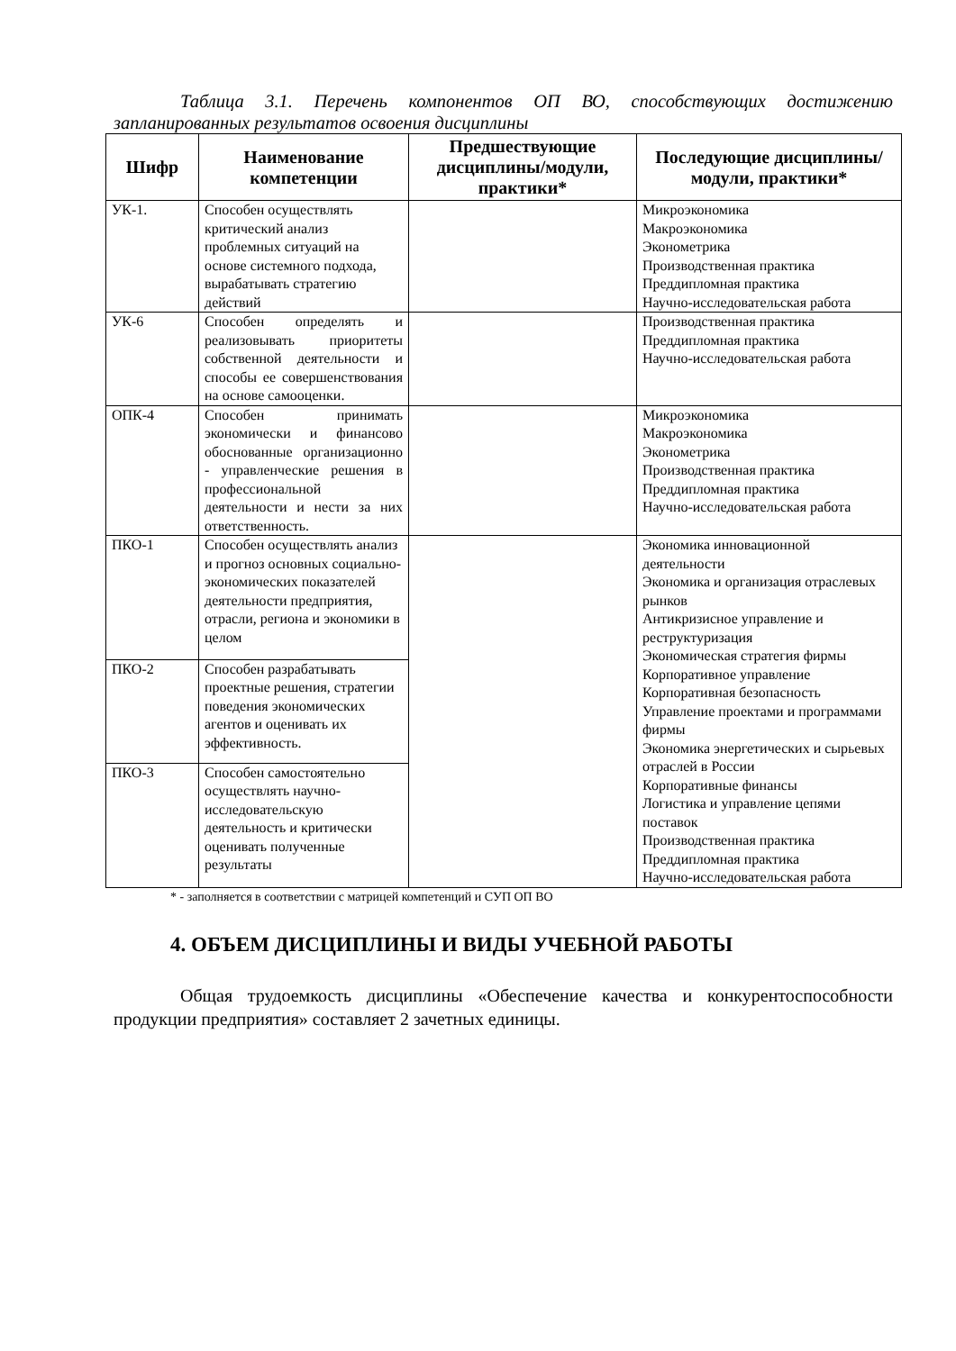Таблица 3.1. Перечень компонентов ОП ВО, способствующих достижению запланированных результатов освоения дисциплины
| Шифр | Наименование компетенции | Предшествующие дисциплины/модули, практики* | Последующие дисциплины/модули, практики* |
| --- | --- | --- | --- |
| УК-1. | Способен осуществлять критический анализ проблемных ситуаций на основе системного подхода, вырабатывать стратегию действий | | Микроэкономика Макроэкономика Эконометрика Производственная практика Преддипломная практика Научно-исследовательская работа |
| УК-6 | Способен определять и реализовывать приоритеты собственной деятельности и способы ее совершенствования на основе самооценки. | | Производственная практика Преддипломная практика Научно-исследовательская работа |
| ОПК-4 | Способен принимать экономически и финансово обоснованные организационно - управленческие решения в профессиональной деятельности и нести за них ответственность. | | Микроэкономика Макроэкономика Эконометрика Производственная практика Преддипломная практика Научно-исследовательская работа |
| ПКО-1 | Способен осуществлять анализ и прогноз основных социально-экономических показателей деятельности предприятия, отрасли, региона и экономики в целом | | Экономика инновационной деятельности Экономика и организация отраслевых рынков Антикризисное управление и реструктуризация Экономическая стратегия фирмы Корпоративное управление Корпоративная безопасность Управление проектами и программами фирмы Экономика энергетических и сырьевых отраслей в России Корпоративные финансы Логистика и управление цепями поставок Производственная практика Преддипломная практика Научно-исследовательская работа |
| ПКО-2 | Способен разрабатывать проектные решения, стратегии поведения экономических агентов и оценивать их эффективность. | | |
| ПКО-3 | Способен самостоятельно осуществлять научно-исследовательскую деятельность и критически оценивать полученные результаты | | |
* - заполняется в соответствии с матрицей компетенций и СУП ОП ВО
4. ОБЪЕМ ДИСЦИПЛИНЫ И ВИДЫ УЧЕБНОЙ РАБОТЫ
Общая трудоемкость дисциплины «Обеспечение качества и конкурентоспособности продукции предприятия» составляет 2 зачетных единицы.